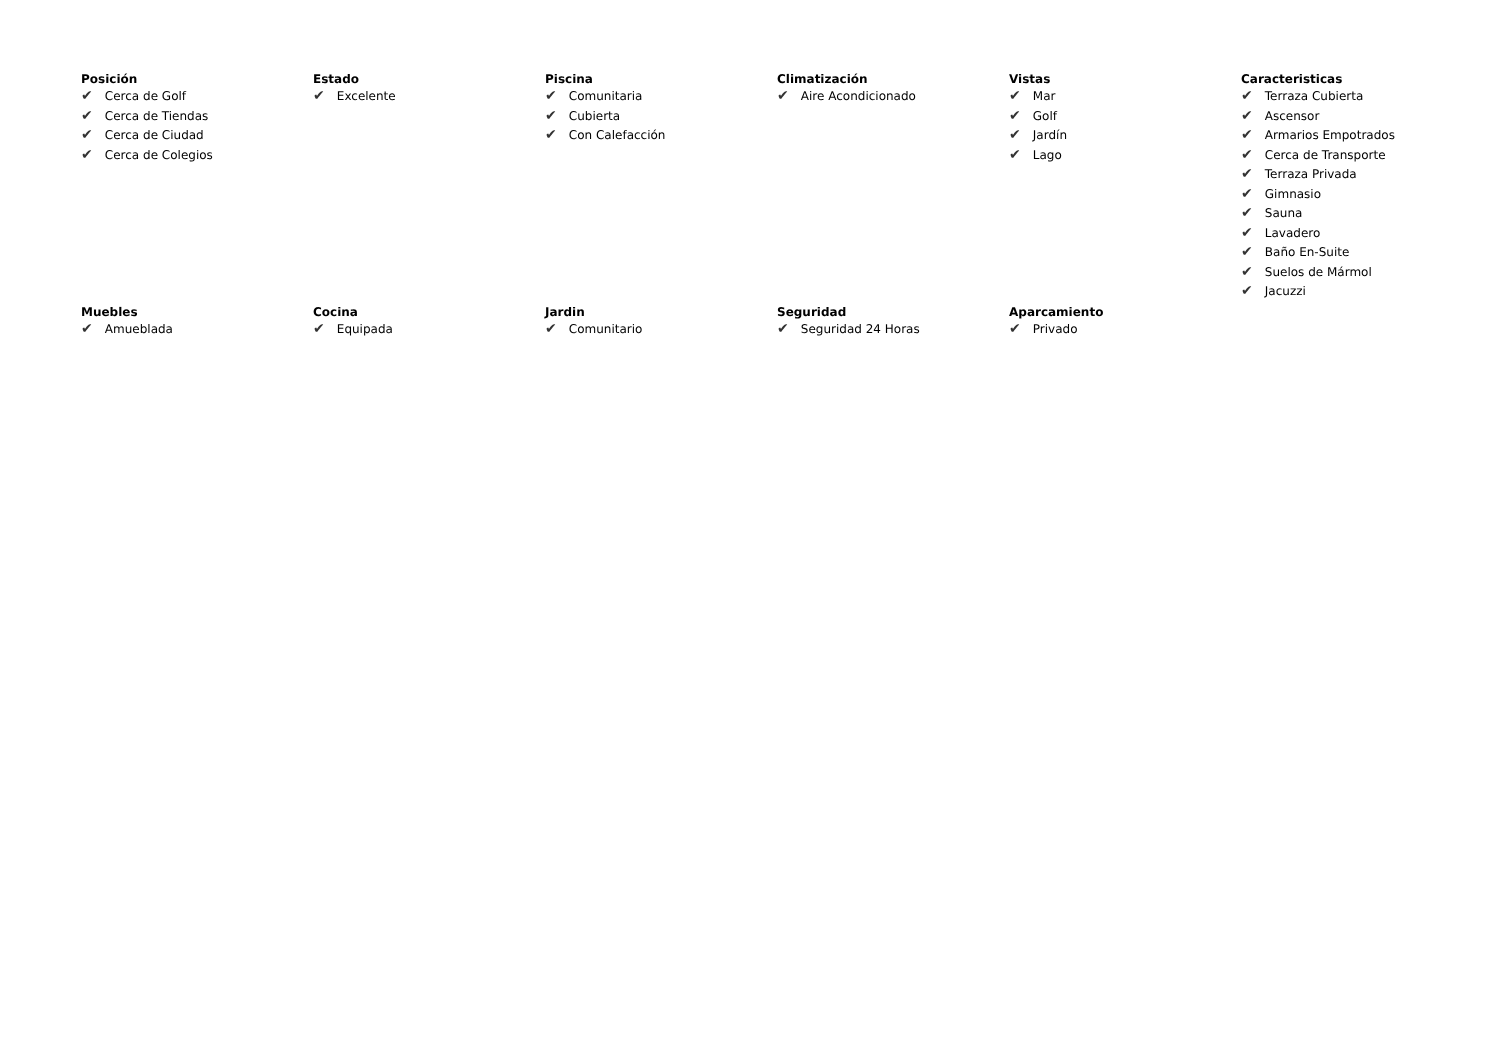Posición
✔ Cerca de Golf
✔ Cerca de Tiendas
✔ Cerca de Ciudad
✔ Cerca de Colegios
Estado
✔ Excelente
Piscina
✔ Comunitaria
✔ Cubierta
✔ Con Calefacción
Climatización
✔ Aire Acondicionado
Vistas
✔ Mar
✔ Golf
✔ Jardín
✔ Lago
Caracteristicas
✔ Terraza Cubierta
✔ Ascensor
✔ Armarios Empotrados
✔ Cerca de Transporte
✔ Terraza Privada
✔ Gimnasio
✔ Sauna
✔ Lavadero
✔ Baño En-Suite
✔ Suelos de Mármol
✔ Jacuzzi
Muebles
✔ Amueblada
Cocina
✔ Equipada
Jardin
✔ Comunitario
Seguridad
✔ Seguridad 24 Horas
Aparcamiento
✔ Privado